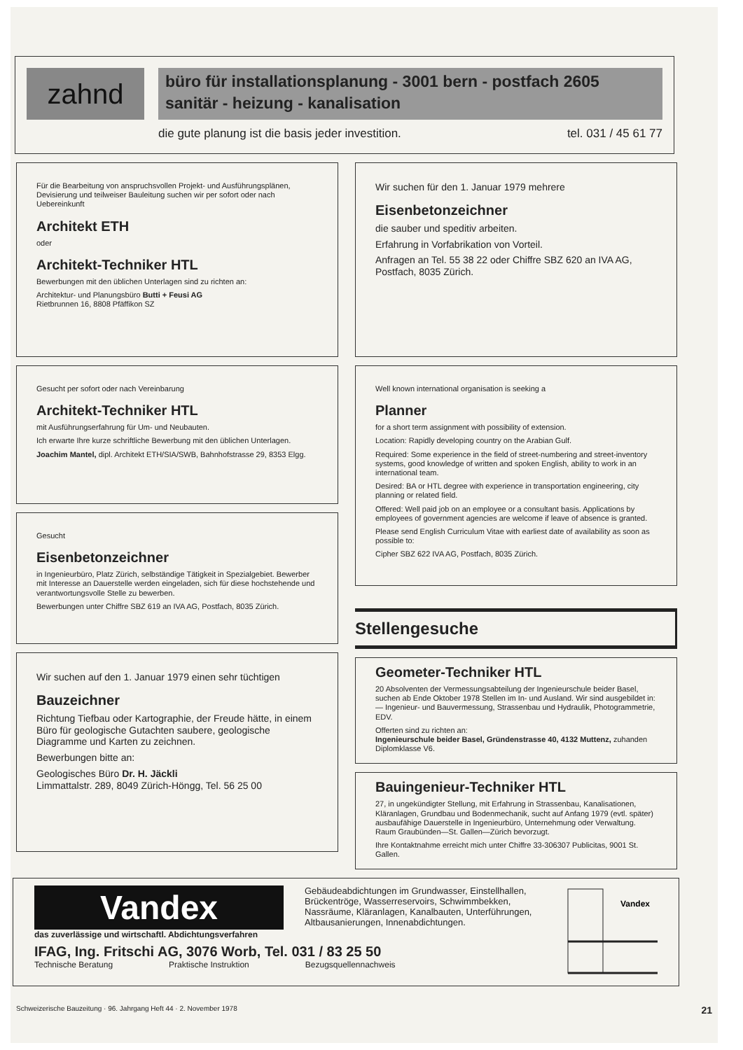zahnd
büro für installationsplanung - 3001 bern - postfach 2605
sanitär - heizung - kanalisation
die gute planung ist die basis jeder investition. tel. 031 / 45 61 77
Für die Bearbeitung von anspruchsvollen Projekt- und Ausführungsplänen, Devisierung und teilweiser Bauleitung suchen wir per sofort oder nach Uebereinkunft
Architekt ETH
oder
Architekt-Techniker HTL
Bewerbungen mit den üblichen Unterlagen sind zu richten an:
Architektur- und Planungsbüro Butti + Feusi AG
Rietbrunnen 16, 8808 Pfäffikon SZ
Gesucht per sofort oder nach Vereinbarung
Architekt-Techniker HTL
mit Ausführungserfahrung für Um- und Neubauten.
Ich erwarte Ihre kurze schriftliche Bewerbung mit den üblichen Unterlagen.
Joachim Mantel, dipl. Architekt ETH/SIA/SWB, Bahnhofstrasse 29, 8353 Elgg.
Gesucht
Eisenbetonzeichner
in Ingenieurbüro, Platz Zürich, selbständige Tätigkeit in Spezialgebiet. Bewerber mit Interesse an Dauerstelle werden eingeladen, sich für diese hochstehende und verantwortungsvolle Stelle zu bewerben.
Bewerbungen unter Chiffre SBZ 619 an IVA AG, Postfach, 8035 Zürich.
Wir suchen auf den 1. Januar 1979 einen sehr tüchtigen
Bauzeichner
Richtung Tiefbau oder Kartographie, der Freude hätte, in einem Büro für geologische Gutachten saubere, geologische Diagramme und Karten zu zeichnen.
Bewerbungen bitte an:
Geologisches Büro Dr. H. Jäckli
Limmattalstr. 289, 8049 Zürich-Höngg, Tel. 56 25 00
Wir suchen für den 1. Januar 1979 mehrere
Eisenbetonzeichner
die sauber und speditiv arbeiten.
Erfahrung in Vorfabrikation von Vorteil.
Anfragen an Tel. 55 38 22 oder Chiffre SBZ 620 an IVA AG, Postfach, 8035 Zürich.
Well known international organisation is seeking a
Planner
for a short term assignment with possibility of extension.
Location: Rapidly developing country on the Arabian Gulf.
Required: Some experience in the field of street-numbering and street-inventory systems, good knowledge of written and spoken English, ability to work in an international team.
Desired: BA or HTL degree with experience in transportation engineering, city planning or related field.
Offered: Well paid job on an employee or a consultant basis. Applications by employees of government agencies are welcome if leave of absence is granted.
Please send English Curriculum Vitae with earliest date of availability as soon as possible to:
Cipher SBZ 622 IVA AG, Postfach, 8035 Zürich.
Stellengesuche
Geometer-Techniker HTL
20 Absolventen der Vermessungsabteilung der Ingenieurschule beider Basel, suchen ab Ende Oktober 1978 Stellen im In- und Ausland. Wir sind ausgebildet in:
— Ingenieur- und Bauvermessung, Strassenbau und Hydraulik, Photogrammetrie, EDV.
Offerten sind zu richten an:
Ingenieurschule beider Basel, Gründenstrasse 40, 4132 Muttenz, zuhanden Diplomklasse V6.
Bauingenieur-Techniker HTL
27, in ungekündigter Stellung, mit Erfahrung in Strassenbau, Kanalisationen, Kläranlagen, Grundbau und Bodenmechanik, sucht auf Anfang 1979 (evtl. später) ausbaufähige Dauerstelle in Ingenieurbüro, Unternehmung oder Verwaltung. Raum Graubünden—St. Gallen—Zürich bevorzugt.
Ihre Kontaktnahme erreicht mich unter Chiffre 33-306307 Publicitas, 9001 St. Gallen.
Vandex
das zuverlässige und wirtschaftl. Abdichtungsverfahren
Gebäudeabdichtungen im Grundwasser, Einstellhallen, Brückentröge, Wasserreservoirs, Schwimmbekken, Nassräume, Kläranlagen, Kanalbauten, Unterführungen, Altbausanierungen, Innenabdichtungen.
IFAG, Ing. Fritschi AG, 3076 Worb, Tel. 031 / 83 25 50
Technische Beratung Praktische Instruktion Bezugsquellennachweis
Vandex
Schweizerische Bauzeitung · 96. Jahrgang Heft 44 · 2. November 1978 21